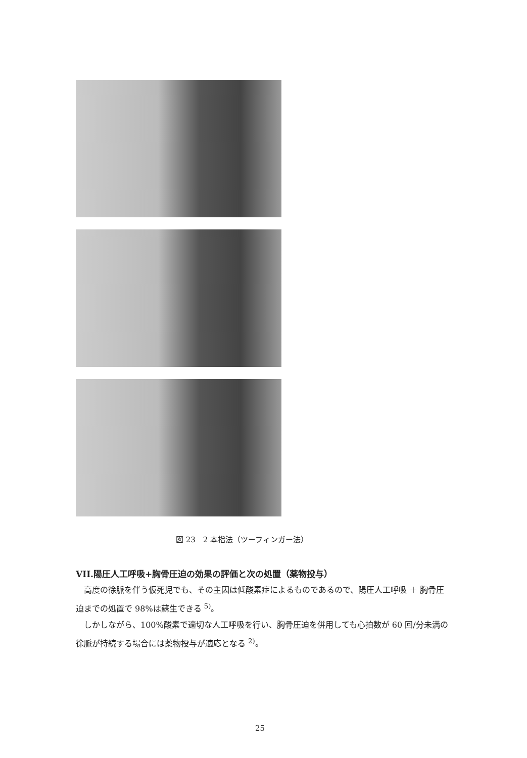図 23　2 本指法（ツーフィンガー法）
VII.陽圧人工呼吸+胸骨圧迫の効果の評価と次の処置（薬物投与）
高度の徐脈を伴う仮死児でも、その主因は低酸素症によるものであるので、陽圧人工呼吸 ＋ 胸骨圧迫までの処置で 98%は蘇生できる <sup>5)</sup>。
しかしながら、100%酸素で適切な人工呼吸を行い、胸骨圧迫を併用しても心拍数が 60 回/分未満の徐脈が持続する場合には薬物投与が適応となる <sup>2)</sup>。
25